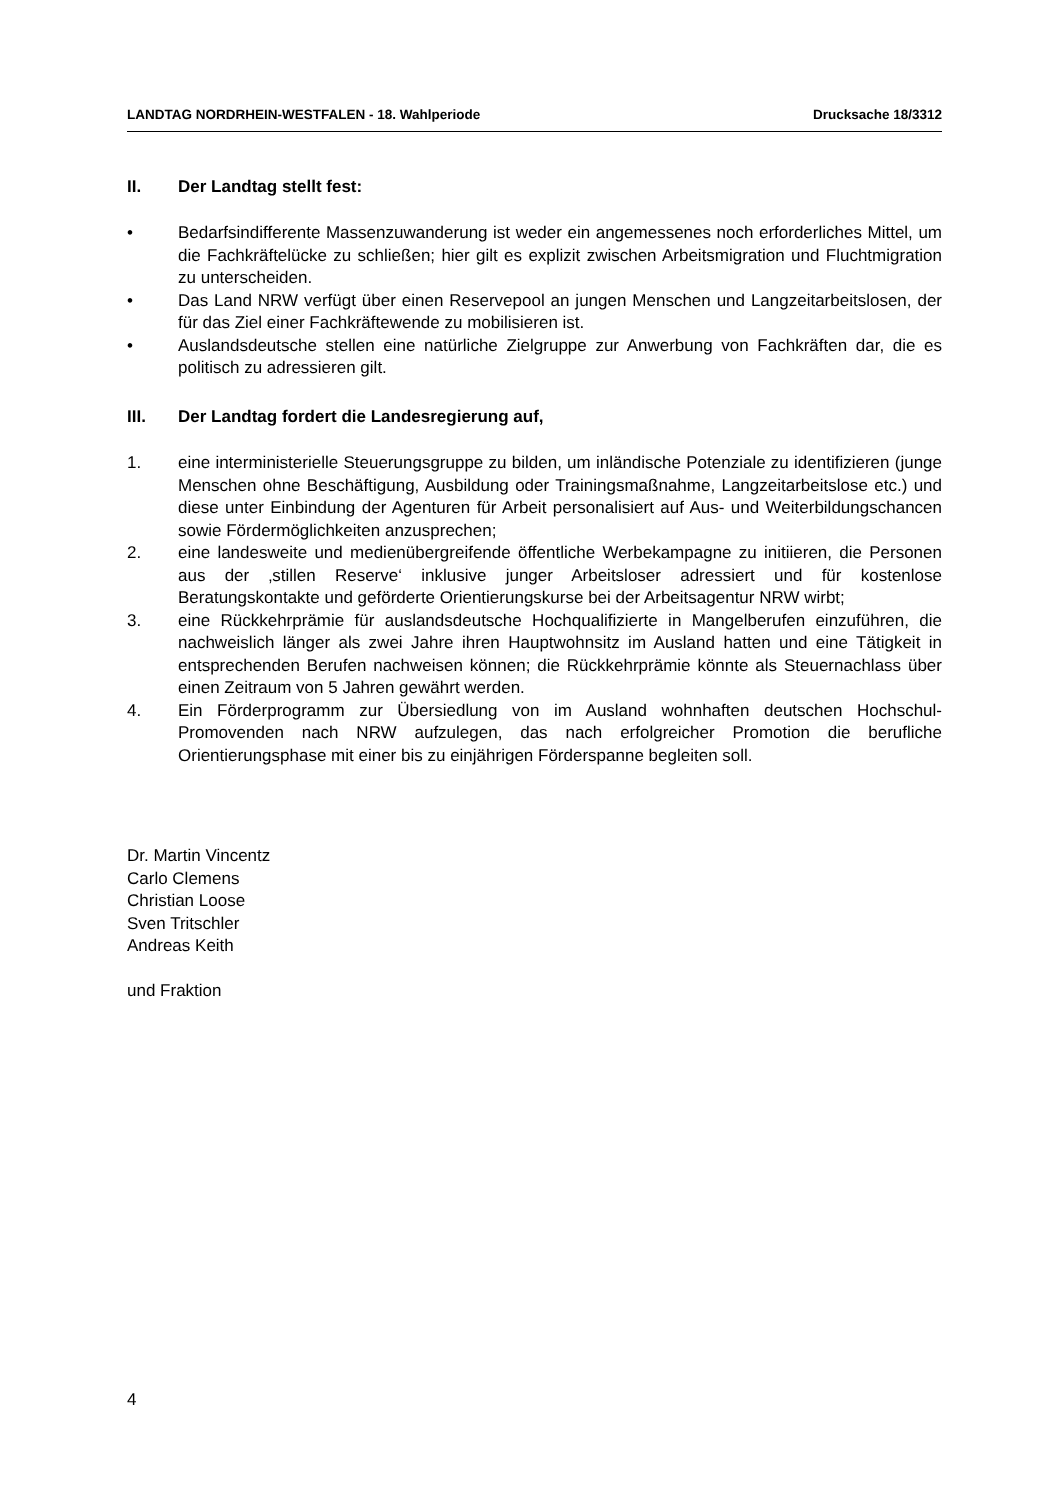LANDTAG NORDRHEIN-WESTFALEN - 18. Wahlperiode Drucksache 18/3312
II. Der Landtag stellt fest:
• Bedarfsindifferente Massenzuwanderung ist weder ein angemessenes noch erforderliches Mittel, um die Fachkräftelücke zu schließen; hier gilt es explizit zwischen Arbeitsmigration und Fluchtmigration zu unterscheiden.
• Das Land NRW verfügt über einen Reservepool an jungen Menschen und Langzeitarbeitslosen, der für das Ziel einer Fachkräftewende zu mobilisieren ist.
• Auslandsdeutsche stellen eine natürliche Zielgruppe zur Anwerbung von Fachkräften dar, die es politisch zu adressieren gilt.
III. Der Landtag fordert die Landesregierung auf,
1. eine interministerielle Steuerungsgruppe zu bilden, um inländische Potenziale zu identifizieren (junge Menschen ohne Beschäftigung, Ausbildung oder Trainingsmaßnahme, Langzeitarbeitslose etc.) und diese unter Einbindung der Agenturen für Arbeit personalisiert auf Aus- und Weiterbildungschancen sowie Fördermöglichkeiten anzusprechen;
2. eine landesweite und medienübergreifende öffentliche Werbekampagne zu initiieren, die Personen aus der ‚stillen Reserve‘ inklusive junger Arbeitsloser adressiert und für kostenlose Beratungskontakte und geförderte Orientierungskurse bei der Arbeitsagentur NRW wirbt;
3. eine Rückkehrprämie für auslandsdeutsche Hochqualifizierte in Mangelberufen einzuführen, die nachweislich länger als zwei Jahre ihren Hauptwohnsitz im Ausland hatten und eine Tätigkeit in entsprechenden Berufen nachweisen können; die Rückkehrprämie könnte als Steuernachlass über einen Zeitraum von 5 Jahren gewährt werden.
4. Ein Förderprogramm zur Übersiedlung von im Ausland wohnhaften deutschen Hochschul-Promovenden nach NRW aufzulegen, das nach erfolgreicher Promotion die berufliche Orientierungsphase mit einer bis zu einjährigen Förderspanne begleiten soll.
Dr. Martin Vincentz
Carlo Clemens
Christian Loose
Sven Tritschler
Andreas Keith
und Fraktion
4